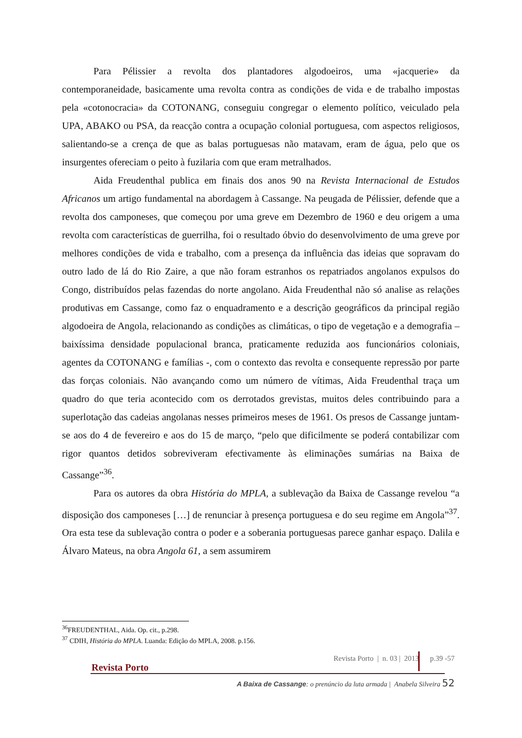Para Pélissier a revolta dos plantadores algodoeiros, uma «jacquerie» da contemporaneidade, basicamente uma revolta contra as condições de vida e de trabalho impostas pela «cotonocracia» da COTONANG, conseguiu congregar o elemento político, veiculado pela UPA, ABAKO ou PSA, da reacção contra a ocupação colonial portuguesa, com aspectos religiosos, salientando-se a crença de que as balas portuguesas não matavam, eram de água, pelo que os insurgentes ofereciam o peito à fuzilaria com que eram metralhados.
Aida Freudenthal publica em finais dos anos 90 na Revista Internacional de Estudos Africanos um artigo fundamental na abordagem à Cassange. Na peugada de Pélissier, defende que a revolta dos camponeses, que começou por uma greve em Dezembro de 1960 e deu origem a uma revolta com características de guerrilha, foi o resultado óbvio do desenvolvimento de uma greve por melhores condições de vida e trabalho, com a presença da influência das ideias que sopravam do outro lado de lá do Rio Zaire, a que não foram estranhos os repatriados angolanos expulsos do Congo, distribuídos pelas fazendas do norte angolano. Aida Freudenthal não só analise as relações produtivas em Cassange, como faz o enquadramento e a descrição geográficos da principal região algodoeira de Angola, relacionando as condições as climáticas, o tipo de vegetação e a demografia – baixíssima densidade populacional branca, praticamente reduzida aos funcionários coloniais, agentes da COTONANG e famílias -, com o contexto das revolta e consequente repressão por parte das forças coloniais. Não avançando como um número de vítimas, Aida Freudenthal traça um quadro do que teria acontecido com os derrotados grevistas, muitos deles contribuindo para a superlotação das cadeias angolanas nesses primeiros meses de 1961. Os presos de Cassange juntam-se aos do 4 de fevereiro e aos do 15 de março, “pelo que dificilmente se poderá contabilizar com rigor quantos detidos sobreviveram efectivamente às eliminações sumárias na Baixa de Cassange”<sup>36</sup>.
Para os autores da obra História do MPLA, a sublevação da Baixa de Cassange revelou “a disposição dos camponeses […] de renunciar à presença portuguesa e do seu regime em Angola”<sup>37</sup>. Ora esta tese da sublevação contra o poder e a soberania portuguesas parece ganhar espaço. Dalila e Álvaro Mateus, na obra Angola 61, a sem assumirem
<sup>36</sup>FREUDENTHAL, Aida. Op. cit., p.298.
<sup>37</sup> CDIH, História do MPLA. Luanda: Edição do MPLA, 2008. p.156.
Revista Porto | n. 03 | 2013 p.39 -57
Revista Porto
A Baixa de Cassange: o prenúncio da luta armada | Anabela Silveira 52